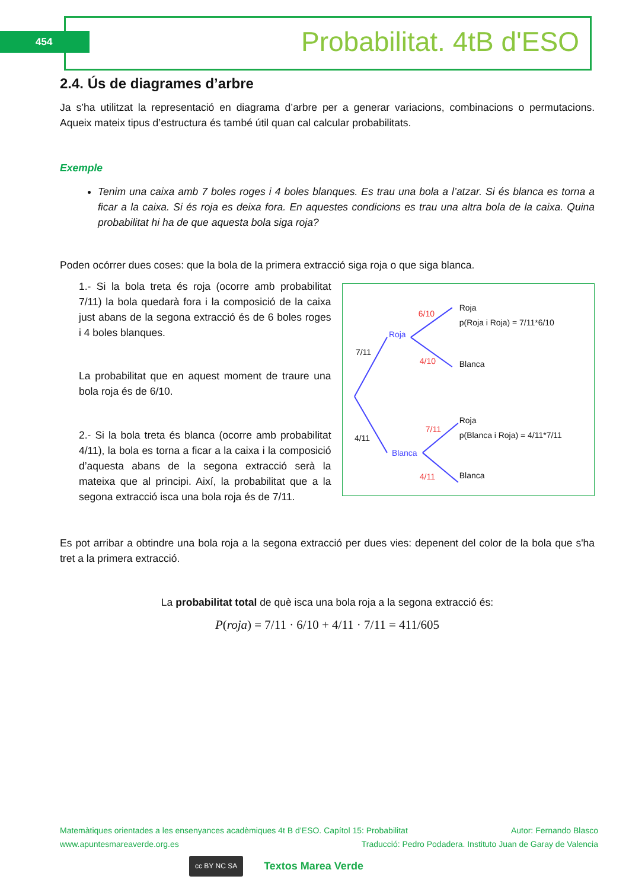454 Probabilitat. 4tB d'ESO
2.4. Ús de diagrames d’arbre
Ja s’ha utilitzat la representació en diagrama d’arbre per a generar variacions, combinacions o permutacions. Aqueix mateix tipus d’estructura és també útil quan cal calcular probabilitats.
Exemple
Tenim una caixa amb 7 boles roges i 4 boles blanques. Es trau una bola a l’atzar. Si és blanca es torna a ficar a la caixa. Si és roja es deixa fora. En aquestes condicions es trau una altra bola de la caixa. Quina probabilitat hi ha de que aquesta bola siga roja?
Poden ocórrer dues coses: que la bola de la primera extracció siga roja o que siga blanca.
1.- Si la bola treta és roja (ocorre amb probabilitat 7/11) la bola quedarà fora i la composició de la caixa just abans de la segona extracció és de 6 boles roges i 4 boles blanques.
La probabilitat que en aquest moment de traure una bola roja és de 6/10.
2.- Si la bola treta és blanca (ocorre amb probabilitat 4/11), la bola es torna a ficar a la caixa i la composició d’aquesta abans de la segona extracció serà la mateixa que al principi. Així, la probabilitat que a la segona extracció isca una bola roja és de 7/11.
7/11
4/11
Roja
p(Roja i Roja) = 7/11*6/10
Blanca
Roja
p(Blanca i Roja) = 4/11*7/11
Blanca
Roja
Blanca
6/10
4/10
7/11
4/11
Es pot arribar a obtindre una bola roja a la segona extracció per dues vies: depenent del color de la bola que s'ha tret a la primera extracció.
La probabilitat total de què isca una bola roja a la segona extracció és:
P(roja) = 7/11 · 6/10 + 4/11 · 7/11 = 411/605
Matemàtiques orientades a les ensenyances acadèmiques 4t B d’ESO. Capítol 15: Probabilitat Autor: Fernando Blasco
www.apuntesmareaverde.org.es Traducció: Pedro Podadera. Instituto Juan de Garay de Valencia
cc BY NC SA Textos Marea Verde